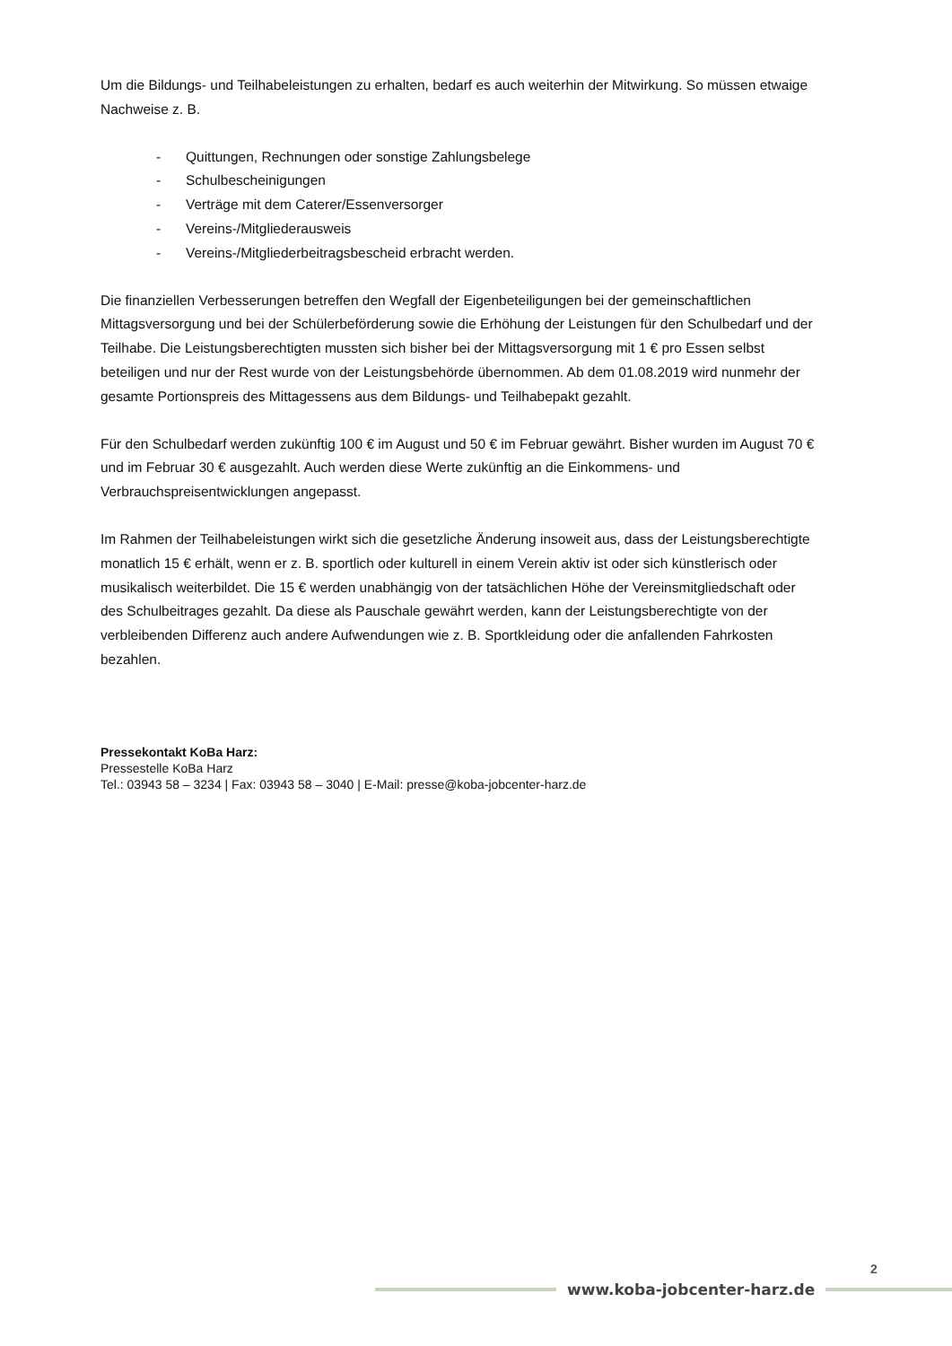Um die Bildungs- und Teilhabeleistungen zu erhalten, bedarf es auch weiterhin der Mitwirkung. So müssen etwaige Nachweise z. B.
- Quittungen, Rechnungen oder sonstige Zahlungsbelege
- Schulbescheinigungen
- Verträge mit dem Caterer/Essenversorger
- Vereins-/Mitgliederausweis
- Vereins-/Mitgliederbeitragsbescheid erbracht werden.
Die finanziellen Verbesserungen betreffen den Wegfall der Eigenbeteiligungen bei der gemeinschaftlichen Mittagsversorgung und bei der Schülerbeförderung sowie die Erhöhung der Leistungen für den Schulbedarf und der Teilhabe. Die Leistungsberechtigten mussten sich bisher bei der Mittagsversorgung mit 1 € pro Essen selbst beteiligen und nur der Rest wurde von der Leistungsbehörde übernommen. Ab dem 01.08.2019 wird nunmehr der gesamte Portionspreis des Mittagessens aus dem Bildungs- und Teilhabepakt gezahlt.
Für den Schulbedarf werden zukünftig 100 € im August und 50 € im Februar gewährt. Bisher wurden im August 70 € und im Februar 30 € ausgezahlt. Auch werden diese Werte zukünftig an die Einkommens- und Verbrauchspreisentwicklungen angepasst.
Im Rahmen der Teilhabeleistungen wirkt sich die gesetzliche Änderung insoweit aus, dass der Leistungsberechtigte monatlich 15 € erhält, wenn er z. B. sportlich oder kulturell in einem Verein aktiv ist oder sich künstlerisch oder musikalisch weiterbildet. Die 15 € werden unabhängig von der tatsächlichen Höhe der Vereinsmitgliedschaft oder des Schulbeitrages gezahlt. Da diese als Pauschale gewährt werden, kann der Leistungsberechtigte von der verbleibenden Differenz auch andere Aufwendungen wie z. B. Sportkleidung oder die anfallenden Fahrkosten bezahlen.
Pressekontakt KoBa Harz:
Pressestelle KoBa Harz
Tel.: 03943 58 – 3234 | Fax: 03943 58 – 3040 | E-Mail: presse@koba-jobcenter-harz.de
2
www.koba-jobcenter-harz.de